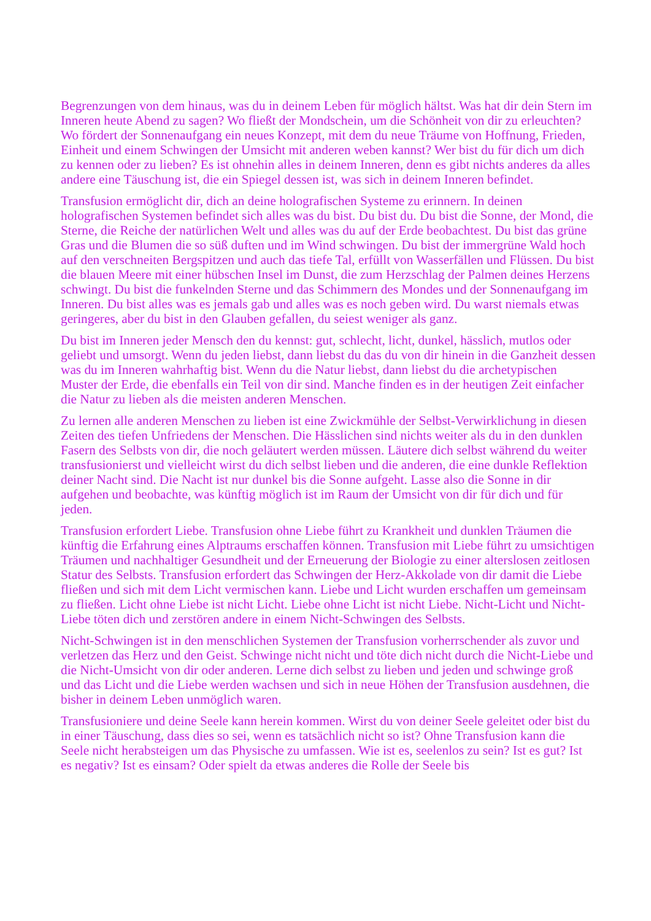Begrenzungen von dem hinaus, was du in deinem Leben für möglich hältst. Was hat dir dein Stern im Inneren heute Abend zu sagen? Wo fließt der Mondschein, um die Schönheit von dir zu erleuchten? Wo fördert der Sonnenaufgang ein neues Konzept, mit dem du neue Träume von Hoffnung, Frieden, Einheit und einem Schwingen der Umsicht mit anderen weben kannst? Wer bist du für dich um dich zu kennen oder zu lieben? Es ist ohnehin alles in deinem Inneren, denn es gibt nichts anderes da alles andere eine Täuschung ist, die ein Spiegel dessen ist, was sich in deinem Inneren befindet.
Transfusion ermöglicht dir, dich an deine holografischen Systeme zu erinnern. In deinen holografischen Systemen befindet sich alles was du bist. Du bist du. Du bist die Sonne, der Mond, die Sterne, die Reiche der natürlichen Welt und alles was du auf der Erde beobachtest. Du bist das grüne Gras und die Blumen die so süß duften und im Wind schwingen. Du bist der immergrüne Wald hoch auf den verschneiten Bergspitzen und auch das tiefe Tal, erfüllt von Wasserfällen und Flüssen. Du bist die blauen Meere mit einer hübschen Insel im Dunst, die zum Herzschlag der Palmen deines Herzens schwingt. Du bist die funkelnden Sterne und das Schimmern des Mondes und der Sonnenaufgang im Inneren. Du bist alles was es jemals gab und alles was es noch geben wird. Du warst niemals etwas geringeres, aber du bist in den Glauben gefallen, du seiest weniger als ganz.
Du bist im Inneren jeder Mensch den du kennst: gut, schlecht, licht, dunkel, hässlich, mutlos oder geliebt und umsorgt. Wenn du jeden liebst, dann liebst du das du von dir hinein in die Ganzheit dessen was du im Inneren wahrhaftig bist. Wenn du die Natur liebst, dann liebst du die archetypischen Muster der Erde, die ebenfalls ein Teil von dir sind. Manche finden es in der heutigen Zeit einfacher die Natur zu lieben als die meisten anderen Menschen.
Zu lernen alle anderen Menschen zu lieben ist eine Zwickmühle der Selbst-Verwirklichung in diesen Zeiten des tiefen Unfriedens der Menschen. Die Hässlichen sind nichts weiter als du in den dunklen Fasern des Selbsts von dir, die noch geläutert werden müssen. Läutere dich selbst während du weiter transfusionierst und vielleicht wirst du dich selbst lieben und die anderen, die eine dunkle Reflektion deiner Nacht sind. Die Nacht ist nur dunkel bis die Sonne aufgeht. Lasse also die Sonne in dir aufgehen und beobachte, was künftig möglich ist im Raum der Umsicht von dir für dich und für jeden.
Transfusion erfordert Liebe. Transfusion ohne Liebe führt zu Krankheit und dunklen Träumen die künftig die Erfahrung eines Alptraums erschaffen können. Transfusion mit Liebe führt zu umsichtigen Träumen und nachhaltiger Gesundheit und der Erneuerung der Biologie zu einer alterslosen zeitlosen Statur des Selbsts. Transfusion erfordert das Schwingen der Herz-Akkolade von dir damit die Liebe fließen und sich mit dem Licht vermischen kann. Liebe und Licht wurden erschaffen um gemeinsam zu fließen. Licht ohne Liebe ist nicht Licht. Liebe ohne Licht ist nicht Liebe. Nicht-Licht und Nicht-Liebe töten dich und zerstören andere in einem Nicht-Schwingen des Selbsts.
Nicht-Schwingen ist in den menschlichen Systemen der Transfusion vorherrschender als zuvor und verletzen das Herz und den Geist. Schwinge nicht nicht und töte dich nicht durch die Nicht-Liebe und die Nicht-Umsicht von dir oder anderen. Lerne dich selbst zu lieben und jeden und schwinge groß und das Licht und die Liebe werden wachsen und sich in neue Höhen der Transfusion ausdehnen, die bisher in deinem Leben unmöglich waren.
Transfusioniere und deine Seele kann herein kommen. Wirst du von deiner Seele geleitet oder bist du in einer Täuschung, dass dies so sei, wenn es tatsächlich nicht so ist? Ohne Transfusion kann die Seele nicht herabsteigen um das Physische zu umfassen. Wie ist es, seelenlos zu sein? Ist es gut? Ist es negativ? Ist es einsam? Oder spielt da etwas anderes die Rolle der Seele bis